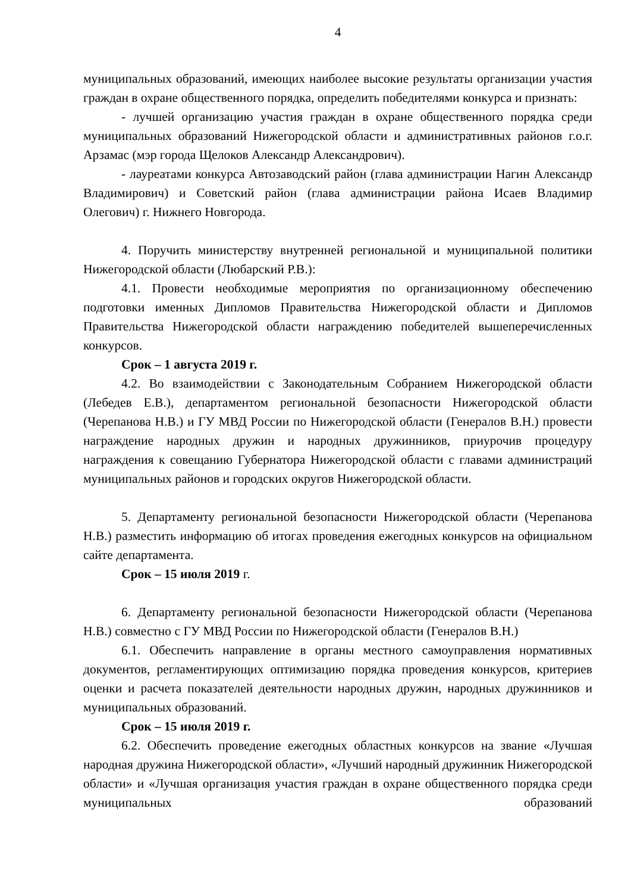4
муниципальных образований, имеющих наиболее высокие результаты организации участия граждан в охране общественного порядка, определить победителями конкурса и признать:
- лучшей организацию участия граждан в охране общественного порядка среди муниципальных образований Нижегородской области и административных районов г.о.г. Арзамас (мэр города Щелоков Александр Александрович).
- лауреатами конкурса Автозаводский район (глава администрации Нагин Александр Владимирович) и Советский район (глава администрации района Исаев Владимир Олегович) г. Нижнего Новгорода.
4. Поручить министерству внутренней региональной и муниципальной политики Нижегородской области (Любарский Р.В.):
4.1. Провести необходимые мероприятия по организационному обеспечению подготовки именных Дипломов Правительства Нижегородской области и Дипломов Правительства Нижегородской области награждению победителей вышеперечисленных конкурсов.
Срок – 1 августа 2019 г.
4.2. Во взаимодействии с Законодательным Собранием Нижегородской области (Лебедев Е.В.), департаментом региональной безопасности Нижегородской области (Черепанова Н.В.) и ГУ МВД России по Нижегородской области (Генералов В.Н.) провести награждение народных дружин и народных дружинников, приурочив процедуру награждения к совещанию Губернатора Нижегородской области с главами администраций муниципальных районов и городских округов Нижегородской области.
5. Департаменту региональной безопасности Нижегородской области (Черепанова Н.В.) разместить информацию об итогах проведения ежегодных конкурсов на официальном сайте департамента.
Срок – 15 июля 2019 г.
6. Департаменту региональной безопасности Нижегородской области (Черепанова Н.В.) совместно с ГУ МВД России по Нижегородской области (Генералов В.Н.)
6.1. Обеспечить направление в органы местного самоуправления нормативных документов, регламентирующих оптимизацию порядка проведения конкурсов, критериев оценки и расчета показателей деятельности народных дружин, народных дружинников и муниципальных образований.
Срок – 15 июля 2019 г.
6.2. Обеспечить проведение ежегодных областных конкурсов на звание «Лучшая народная дружина Нижегородской области», «Лучший народный дружинник Нижегородской области» и «Лучшая организация участия граждан в охране общественного порядка среди муниципальных образований